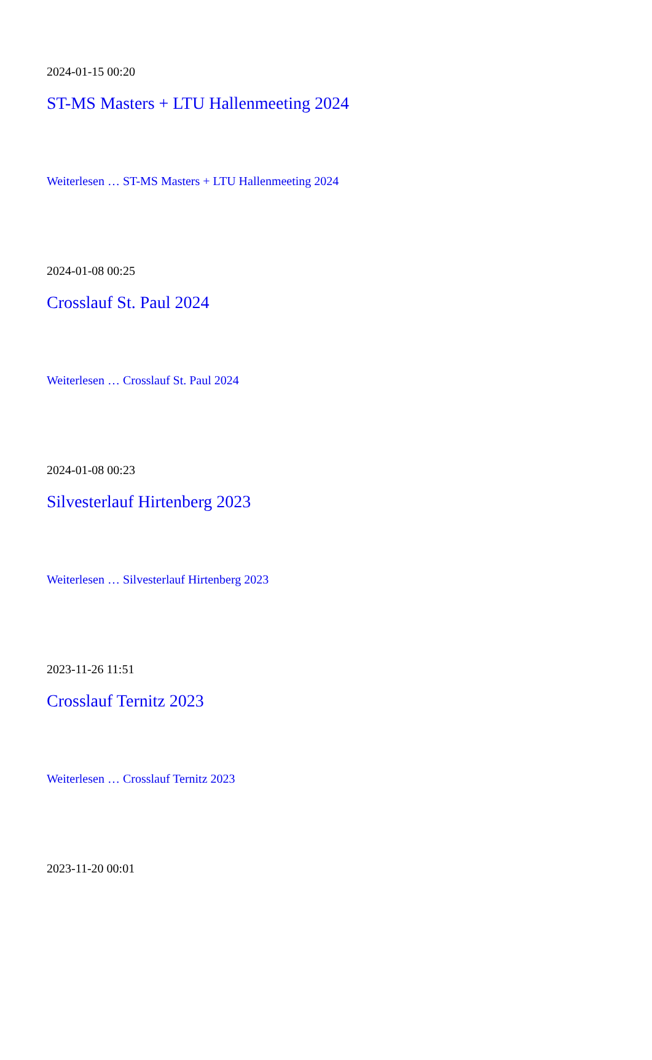2024-01-15 00:20
ST-MS Masters + LTU Hallenmeeting 2024
Weiterlesen … ST-MS Masters + LTU Hallenmeeting 2024
2024-01-08 00:25
Crosslauf St. Paul 2024
Weiterlesen … Crosslauf St. Paul 2024
2024-01-08 00:23
Silvesterlauf Hirtenberg 2023
Weiterlesen … Silvesterlauf Hirtenberg 2023
2023-11-26 11:51
Crosslauf Ternitz 2023
Weiterlesen … Crosslauf Ternitz 2023
2023-11-20 00:01